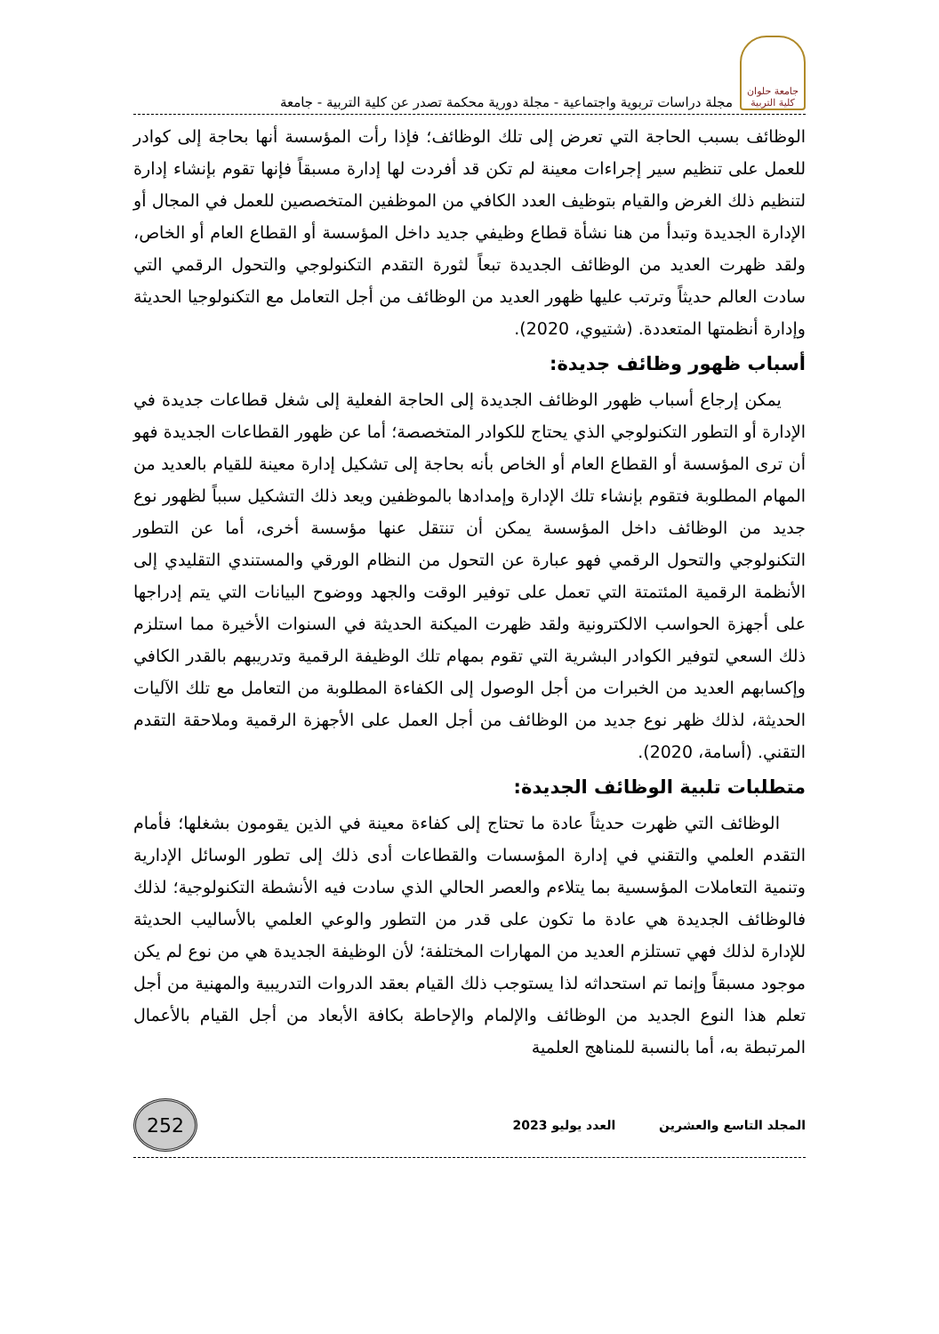جامعة حلوان
كلية التربية
مجلة دراسات تربوية واجتماعية - مجلة دورية محكمة تصدر عن كلية التربية - جامعة
الوظائف بسبب الحاجة التي تعرض إلى تلك الوظائف؛ فإذا رأت المؤسسة أنها بحاجة إلى كوادر للعمل على تنظيم سير إجراءات معينة لم تكن قد أفردت لها إدارة مسبقاً فإنها تقوم بإنشاء إدارة لتنظيم ذلك الغرض والقيام بتوظيف العدد الكافي من الموظفين المتخصصين للعمل في المجال أو الإدارة الجديدة وتبدأ من هنا نشأة قطاع وظيفي جديد داخل المؤسسة أو القطاع العام أو الخاص، ولقد ظهرت العديد من الوظائف الجديدة تبعاً لثورة التقدم التكنولوجي والتحول الرقمي التي سادت العالم حديثاً وترتب عليها ظهور العديد من الوظائف من أجل التعامل مع التكنولوجيا الحديثة وإدارة أنظمتها المتعددة. (شتيوي، 2020).
أسباب ظهور وظائف جديدة:
يمكن إرجاع أسباب ظهور الوظائف الجديدة إلى الحاجة الفعلية إلى شغل قطاعات جديدة في الإدارة أو التطور التكنولوجي الذي يحتاج للكوادر المتخصصة؛ أما عن ظهور القطاعات الجديدة فهو أن ترى المؤسسة أو القطاع العام أو الخاص بأنه بحاجة إلى تشكيل إدارة معينة للقيام بالعديد من المهام المطلوبة فتقوم بإنشاء تلك الإدارة وإمدادها بالموظفين ويعد ذلك التشكيل سبباً لظهور نوع جديد من الوظائف داخل المؤسسة يمكن أن تنتقل عنها مؤسسة أخرى، أما عن التطور التكنولوجي والتحول الرقمي فهو عبارة عن التحول من النظام الورقي والمستندي التقليدي إلى الأنظمة الرقمية المئتمتة التي تعمل على توفير الوقت والجهد ووضوح البيانات التي يتم إدراجها على أجهزة الحواسب الالكترونية ولقد ظهرت الميكنة الحديثة في السنوات الأخيرة مما استلزم ذلك السعي لتوفير الكوادر البشرية التي تقوم بمهام تلك الوظيفة الرقمية وتدريبهم بالقدر الكافي وإكسابهم العديد من الخبرات من أجل الوصول إلى الكفاءة المطلوبة من التعامل مع تلك الآليات الحديثة، لذلك ظهر نوع جديد من الوظائف من أجل العمل على الأجهزة الرقمية وملاحقة التقدم التقني. (أسامة، 2020).
متطلبات تلبية الوظائف الجديدة:
الوظائف التي ظهرت حديثاً عادة ما تحتاج إلى كفاءة معينة في الذين يقومون بشغلها؛ فأمام التقدم العلمي والتقني في إدارة المؤسسات والقطاعات أدى ذلك إلى تطور الوسائل الإدارية وتنمية التعاملات المؤسسية بما يتلاءم والعصر الحالي الذي سادت فيه الأنشطة التكنولوجية؛ لذلك فالوظائف الجديدة هي عادة ما تكون على قدر من التطور والوعي العلمي بالأساليب الحديثة للإدارة لذلك فهي تستلزم العديد من المهارات المختلفة؛ لأن الوظيفة الجديدة هي من نوع لم يكن موجود مسبقاً وإنما تم استحداثه لذا يستوجب ذلك القيام بعقد الدروات التدريبية والمهنية من أجل تعلم هذا النوع الجديد من الوظائف والإلمام والإحاطة بكافة الأبعاد من أجل القيام بالأعمال المرتبطة به، أما بالنسبة للمناهج العلمية
المجلد التاسع والعشرين العدد يوليو 2023
252